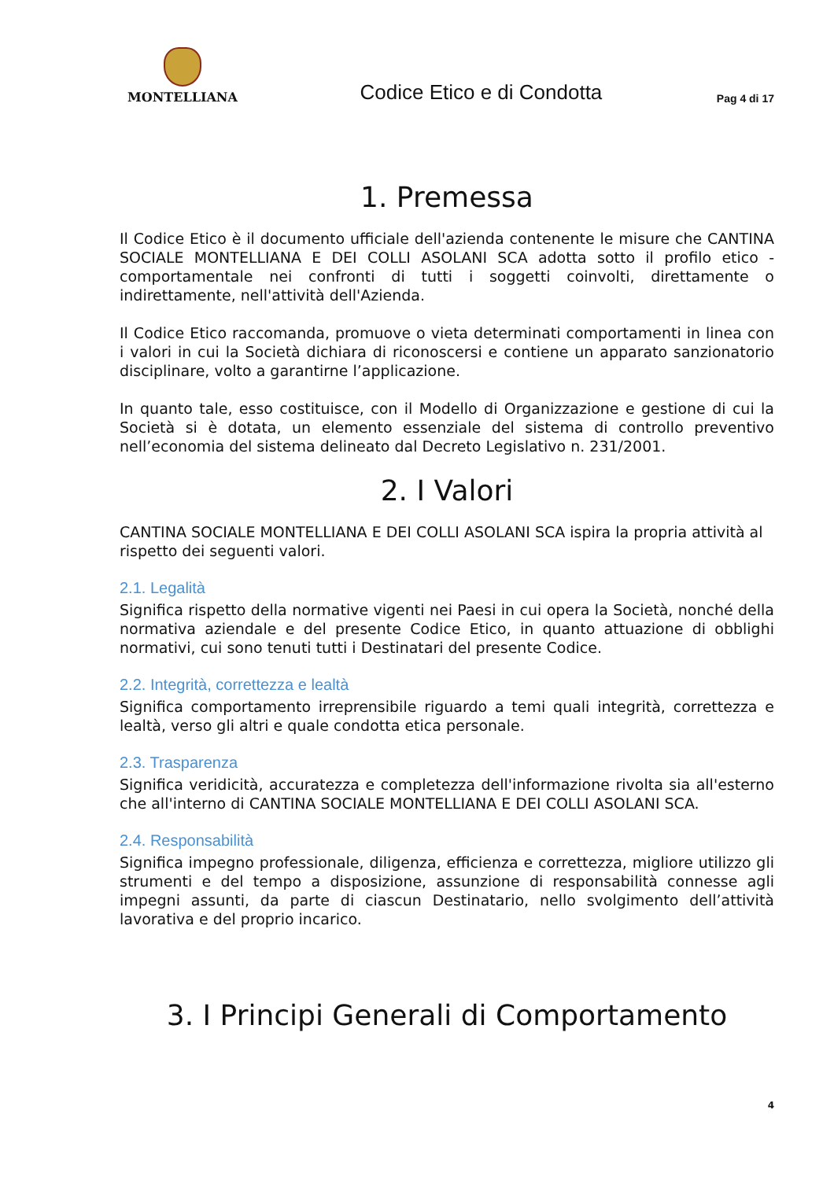MONTELLIANA
Codice Etico e di Condotta
Pag 4 di 17
1. Premessa
Il Codice Etico è il documento ufficiale dell'azienda contenente le misure che CANTINA SOCIALE MONTELLIANA E DEI COLLI ASOLANI SCA adotta sotto il profilo etico - comportamentale nei confronti di tutti i soggetti coinvolti, direttamente o indirettamente, nell'attività dell'Azienda.
Il Codice Etico raccomanda, promuove o vieta determinati comportamenti in linea con i valori in cui la Società dichiara di riconoscersi e contiene un apparato sanzionatorio disciplinare, volto a garantirne l’applicazione.
In quanto tale, esso costituisce, con il Modello di Organizzazione e gestione di cui la Società si è dotata, un elemento essenziale del sistema di controllo preventivo nell’economia del sistema delineato dal Decreto Legislativo n. 231/2001.
2. I Valori
CANTINA SOCIALE MONTELLIANA E DEI COLLI ASOLANI SCA ispira la propria attività al rispetto dei seguenti valori.
2.1. Legalità
Significa rispetto della normative vigenti nei Paesi in cui opera la Società, nonché della normativa aziendale e del presente Codice Etico, in quanto attuazione di obblighi normativi, cui sono tenuti tutti i Destinatari del presente Codice.
2.2. Integrità, correttezza e lealtà
Significa comportamento irreprensibile riguardo a temi quali integrità, correttezza e lealtà, verso gli altri e quale condotta etica personale.
2.3. Trasparenza
Significa veridicità, accuratezza e completezza dell'informazione rivolta sia all'esterno che all'interno di CANTINA SOCIALE MONTELLIANA E DEI COLLI ASOLANI SCA.
2.4. Responsabilità
Significa impegno professionale, diligenza, efficienza e correttezza, migliore utilizzo gli strumenti e del tempo a disposizione, assunzione di responsabilità connesse agli impegni assunti, da parte di ciascun Destinatario, nello svolgimento dell’attività lavorativa e del proprio incarico.
3. I Principi Generali di Comportamento
4